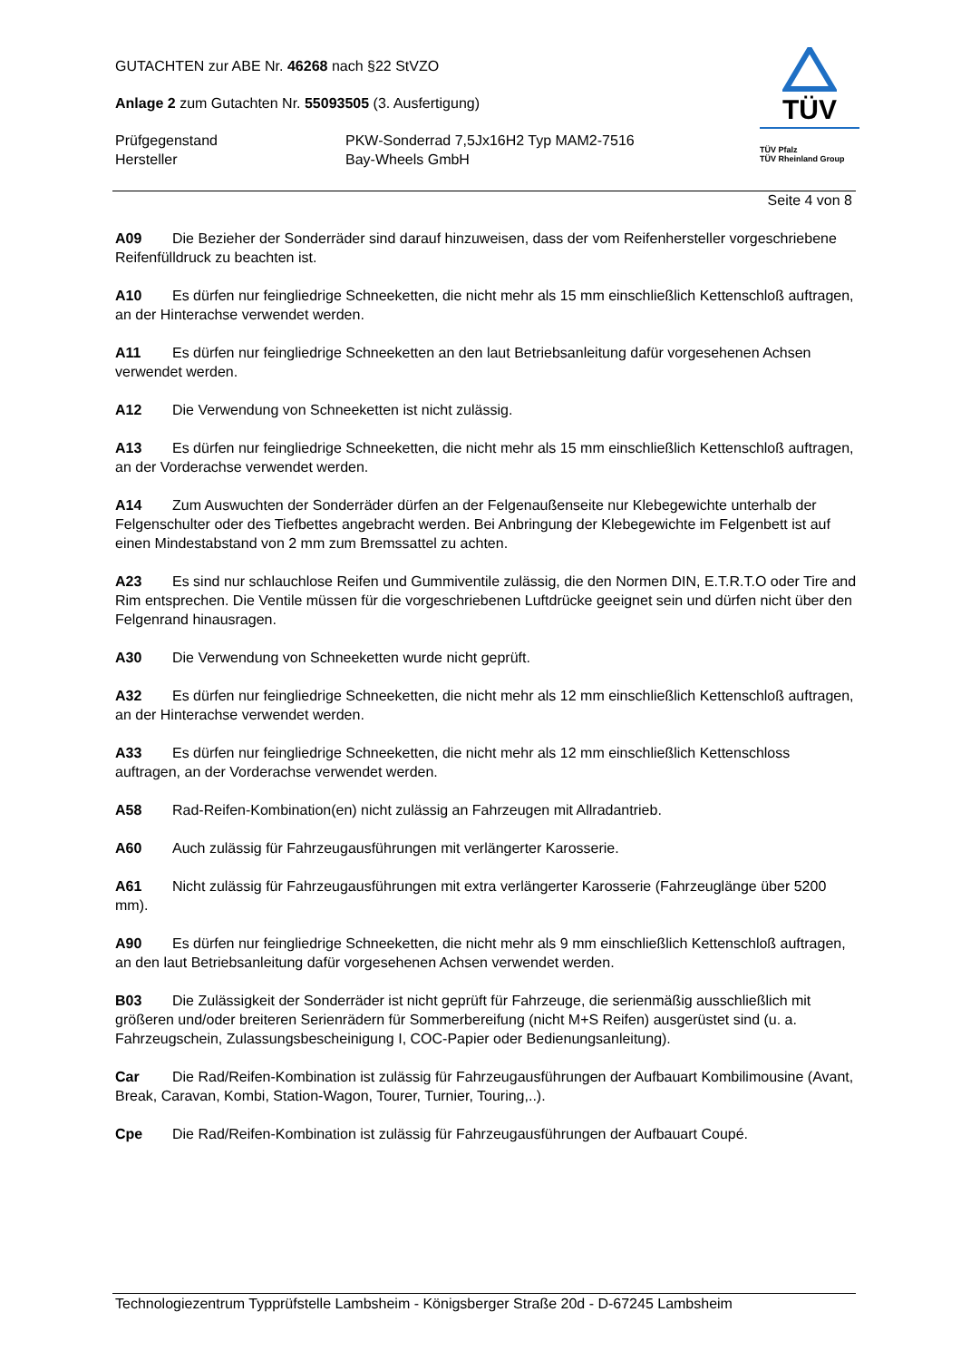GUTACHTEN zur ABE Nr. 46268 nach §22 StVZO
Anlage 2 zum Gutachten Nr. 55093505 (3. Ausfertigung)
Prüfgegenstand PKW-Sonderrad 7,5Jx16H2 Typ MAM2-7516
Hersteller Bay-Wheels GmbH
TÜV
TÜV Pfalz
TÜV Rheinland Group
Seite 4 von 8
A09 Die Bezieher der Sonderräder sind darauf hinzuweisen, dass der vom Reifenhersteller vorgeschriebene Reifenfülldruck zu beachten ist.
A10 Es dürfen nur feingliedrige Schneeketten, die nicht mehr als 15 mm einschließlich Kettenschloß auftragen, an der Hinterachse verwendet werden.
A11 Es dürfen nur feingliedrige Schneeketten an den laut Betriebsanleitung dafür vorgesehenen Achsen verwendet werden.
A12 Die Verwendung von Schneeketten ist nicht zulässig.
A13 Es dürfen nur feingliedrige Schneeketten, die nicht mehr als 15 mm einschließlich Kettenschloß auftragen, an der Vorderachse verwendet werden.
A14 Zum Auswuchten der Sonderräder dürfen an der Felgenaußenseite nur Klebegewichte unterhalb der Felgenschulter oder des Tiefbettes angebracht werden. Bei Anbringung der Klebegewichte im Felgenbett ist auf einen Mindestabstand von 2 mm zum Bremssattel zu achten.
A23 Es sind nur schlauchlose Reifen und Gummiventile zulässig, die den Normen DIN, E.T.R.T.O oder Tire and Rim entsprechen. Die Ventile müssen für die vorgeschriebenen Luftdrücke geeignet sein und dürfen nicht über den Felgenrand hinausragen.
A30 Die Verwendung von Schneeketten wurde nicht geprüft.
A32 Es dürfen nur feingliedrige Schneeketten, die nicht mehr als 12 mm einschließlich Kettenschloß auftragen, an der Hinterachse verwendet werden.
A33 Es dürfen nur feingliedrige Schneeketten, die nicht mehr als 12 mm einschließlich Kettenschloss auftragen, an der Vorderachse verwendet werden.
A58 Rad-Reifen-Kombination(en) nicht zulässig an Fahrzeugen mit Allradantrieb.
A60 Auch zulässig für Fahrzeugausführungen mit verlängerter Karosserie.
A61 Nicht zulässig für Fahrzeugausführungen mit extra verlängerter Karosserie (Fahrzeuglänge über 5200 mm).
A90 Es dürfen nur feingliedrige Schneeketten, die nicht mehr als 9 mm einschließlich Kettenschloß auftragen, an den laut Betriebsanleitung dafür vorgesehenen Achsen verwendet werden.
B03 Die Zulässigkeit der Sonderräder ist nicht geprüft für Fahrzeuge, die serienmäßig ausschließlich mit größeren und/oder breiteren Serienrädern für Sommerbereifung (nicht M+S Reifen) ausgerüstet sind (u. a. Fahrzeugschein, Zulassungsbescheinigung I, COC-Papier oder Bedienungsanleitung).
Car Die Rad/Reifen-Kombination ist zulässig für Fahrzeugausführungen der Aufbauart Kombilimousine (Avant, Break, Caravan, Kombi, Station-Wagon, Tourer, Turnier, Touring,..).
Cpe Die Rad/Reifen-Kombination ist zulässig für Fahrzeugausführungen der Aufbauart Coupé.
Technologiezentrum Typprüfstelle Lambsheim - Königsberger Straße 20d - D-67245 Lambsheim